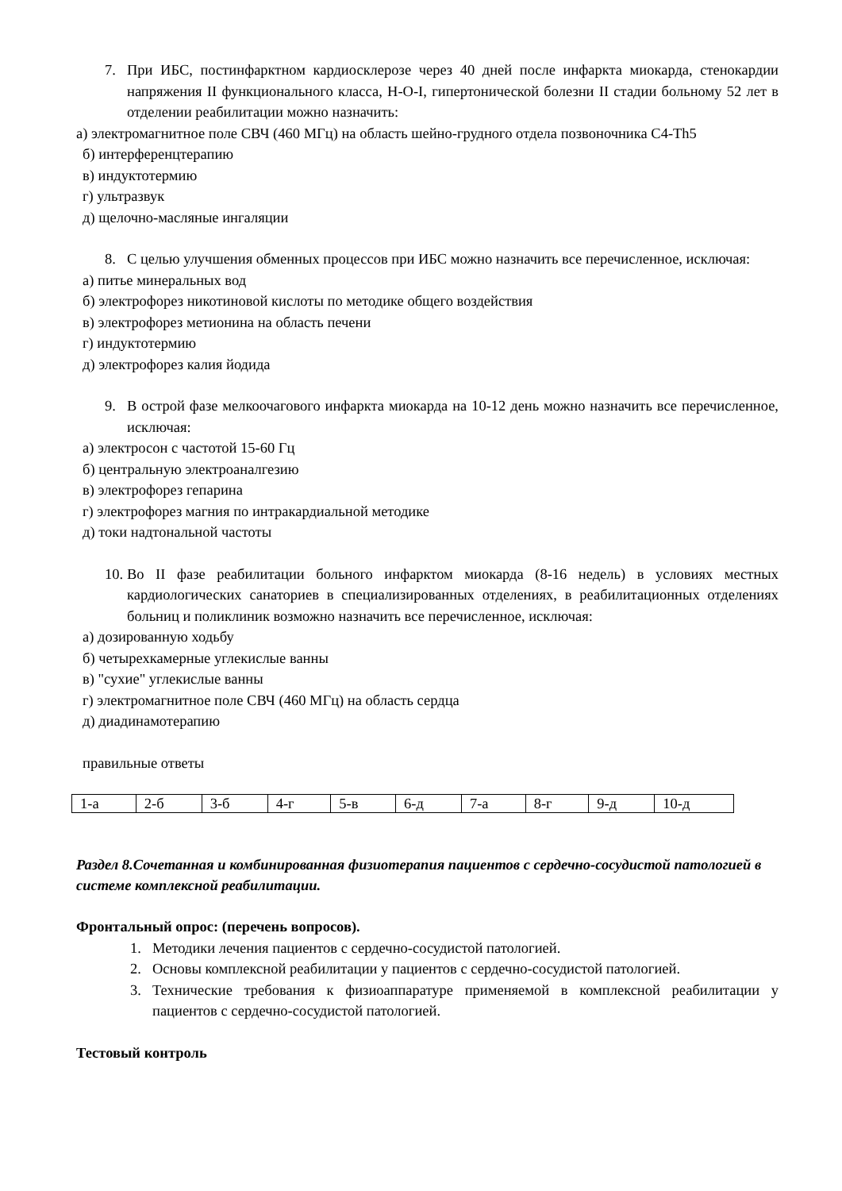7. При ИБС, постинфарктном кардиосклерозе через 40 дней после инфаркта миокарда, стенокардии напряжения II функционального класса, Н-О-I, гипертонической болезни II стадии больному 52 лет в отделении реабилитации можно назначить:
а) электромагнитное поле СВЧ (460 МГц) на область шейно-грудного отдела позвоночника C4-Th5
б) интерференцтерапию
в) индуктотермию
г) ультразвук
д) щелочно-масляные ингаляции
8. С целью улучшения обменных процессов при ИБС можно назначить все перечисленное, исключая:
а) питье минеральных вод
б) электрофорез никотиновой кислоты по методике общего воздействия
в) электрофорез метионина на область печени
г) индуктотермию
д) электрофорез калия йодида
9. В острой фазе мелкоочагового инфаркта миокарда на 10-12 день можно назначить все перечисленное, исключая:
а) электросон с частотой 15-60 Гц
б) центральную электроаналгезию
в) электрофорез гепарина
г) электрофорез магния по интракардиальной методике
д) токи надтональной частоты
10. Во II фазе реабилитации больного инфарктом миокарда (8-16 недель) в условиях местных кардиологических санаториев в специализированных отделениях, в реабилитационных отделениях больниц и поликлиник возможно назначить все перечисленное, исключая:
а) дозированную ходьбу
б) четырехкамерные углекислые ванны
в) "сухие" углекислые ванны
г) электромагнитное поле СВЧ (460 МГц) на область сердца
д) диадинамотерапию
правильные ответы
| 1-а | 2-б | 3-б | 4-г | 5-в | 6-д | 7-а | 8-г | 9-д | 10-д |
Раздел 8.Сочетанная и комбинированная физиотерапия пациентов с сердечно-сосудистой патологией в системе комплексной реабилитации.
Фронтальный опрос: (перечень вопросов).
1. Методики лечения пациентов с сердечно-сосудистой патологией.
2. Основы комплексной реабилитации у пациентов с сердечно-сосудистой патологией.
3. Технические требования к физиоаппаратуре применяемой в комплексной реабилитации у пациентов с сердечно-сосудистой патологией.
Тестовый контроль